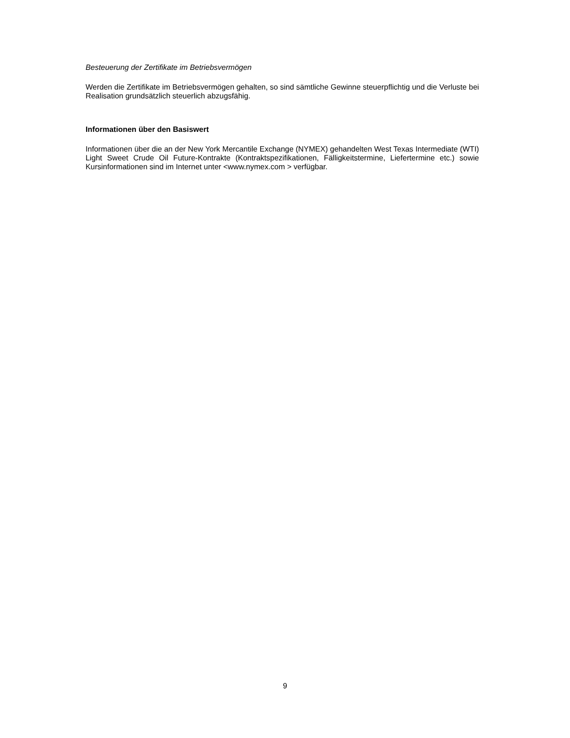Besteuerung der Zertifikate im Betriebsvermögen
Werden die Zertifikate im Betriebsvermögen gehalten, so sind sämtliche Gewinne steuerpflichtig und die Verluste bei Realisation grundsätzlich steuerlich abzugsfähig.
Informationen über den Basiswert
Informationen über die an der New York Mercantile Exchange (NYMEX) gehandelten West Texas Intermediate (WTI) Light Sweet Crude Oil Future-Kontrakte (Kontraktspezifikationen, Fälligkeits­termine, Liefertermine etc.) sowie Kursinformationen sind im Internet unter <www.nymex.com > verfügbar.
9